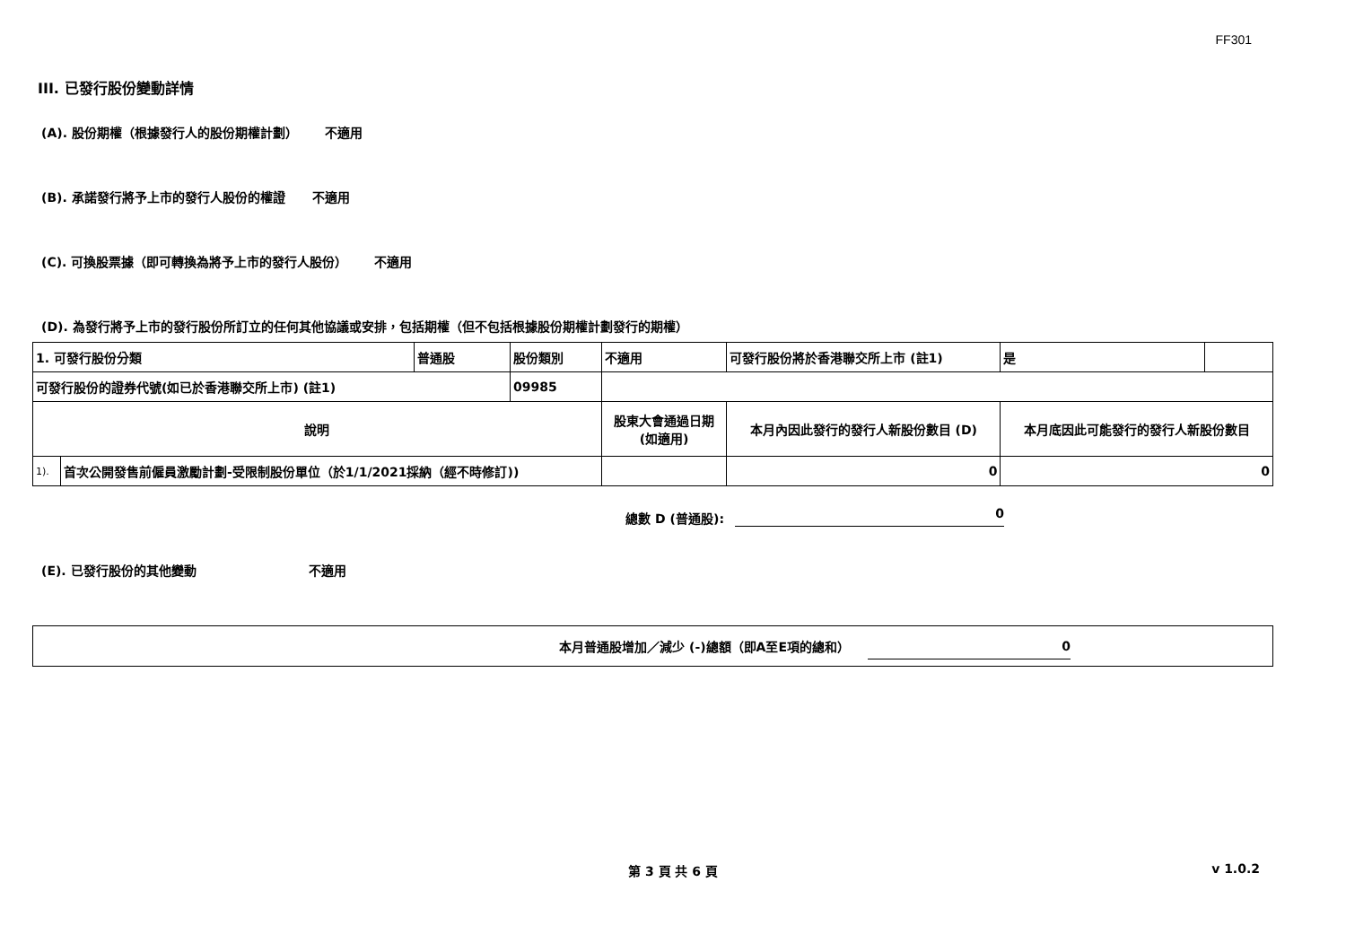FF301
III. 已發行股份變動詳情
(A). 股份期權（根據發行人的股份期權計劃） 不適用
(B). 承諾發行將予上市的發行人股份的權證 不適用
(C). 可換股票據（即可轉換為將予上市的發行人股份） 不適用
(D). 為發行將予上市的發行股份所訂立的任何其他協議或安排，包括期權（但不包括根據股份期權計劃發行的期權）
| 1. 可發行股份分類 | | 普通股 | 股份類別 | 不適用 | 可發行股份將於香港聯交所上市 (註1) | 是 | |
| 可發行股份的證券代號(如已於香港聯交所上市) (註1) | | | 09985 | | | | |
| 說明 | | | | 股東大會通過日期 (如適用) | 本月內因此發行的發行人新股份數目 (D) | 本月底因此可能發行的發行人新股份數目 | |
| 1). | 首次公開發售前僱員激勵計劃-受限制股份單位（於1/1/2021採納（經不時修訂)) | | | | 0 | 0 | |
總數 D (普通股): 0
(E). 已發行股份的其他變動 不適用
本月普通股增加／減少 (-)總額（即A至E項的總和） 0
第 3 頁 共 6 頁 v 1.0.2